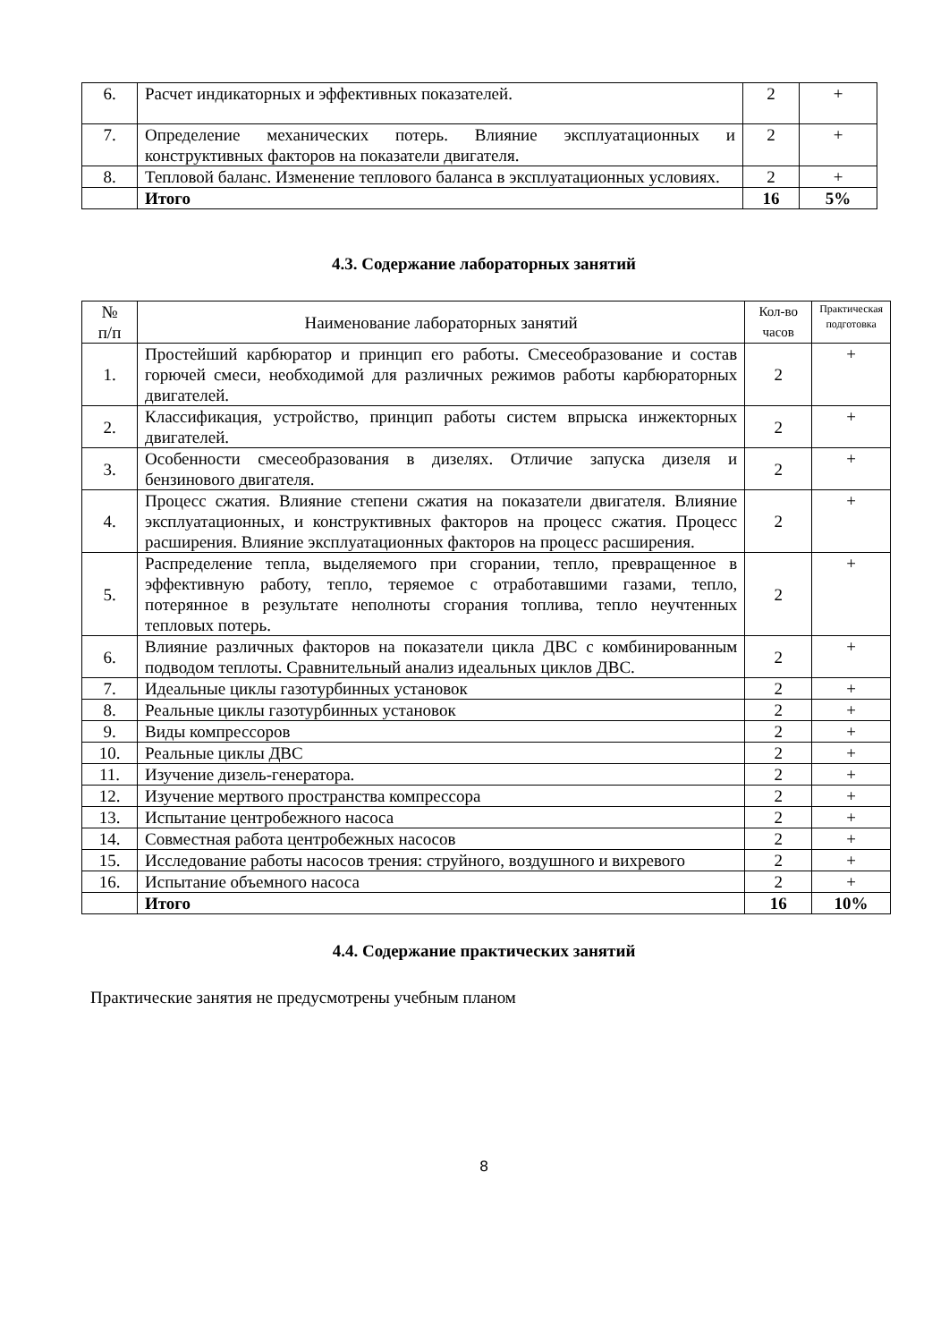| 6. | Расчет индикаторных и эффективных показателей. | 2 | + |
| 7. | Определение механических потерь. Влияние эксплуатационных и конструктивных факторов на показатели двигателя. | 2 | + |
| 8. | Тепловой баланс. Изменение теплового баланса в эксплуатационных условиях. | 2 | + |
| | Итого | 16 | 5% |
4.3. Содержание лабораторных занятий
| № п/п | Наименование лабораторных занятий | Кол-во часов | Практическая подготовка |
| --- | --- | --- | --- |
| 1. | Простейший карбюратор и принцип его работы. Смесеобразование и состав горючей смеси, необходимой для различных режимов работы карбюраторных двигателей. | 2 | + |
| 2. | Классификация, устройство, принцип работы систем впрыска инжекторных двигателей. | 2 | + |
| 3. | Особенности смесеобразования в дизелях. Отличие запуска дизеля и бензинового двигателя. | 2 | + |
| 4. | Процесс сжатия. Влияние степени сжатия на показатели двигателя. Влияние эксплуатационных, и конструктивных факторов на процесс сжатия. Процесс расширения. Влияние эксплуатационных факторов на процесс расширения. | 2 | + |
| 5. | Распределение тепла, выделяемого при сгорании, тепло, превращенное в эффективную работу, тепло, теряемое с отработавшими газами, тепло, потерянное в результате неполноты сгорания топлива, тепло неучтенных тепловых потерь. | 2 | + |
| 6. | Влияние различных факторов на показатели цикла ДВС с комбинированным подводом теплоты. Сравнительный анализ идеальных циклов ДВС. | 2 | + |
| 7. | Идеальные циклы газотурбинных установок | 2 | + |
| 8. | Реальные циклы газотурбинных установок | 2 | + |
| 9. | Виды компрессоров | 2 | + |
| 10. | Реальные циклы ДВС | 2 | + |
| 11. | Изучение дизель-генератора. | 2 | + |
| 12. | Изучение мертвого пространства компрессора | 2 | + |
| 13. | Испытание центробежного насоса | 2 | + |
| 14. | Совместная работа центробежных насосов | 2 | + |
| 15. | Исследование работы насосов трения: струйного, воздушного и вихревого | 2 | + |
| 16. | Испытание объемного насоса | 2 | + |
| | Итого | 16 | 10% |
4.4. Содержание практических занятий
Практические занятия не предусмотрены учебным планом
8